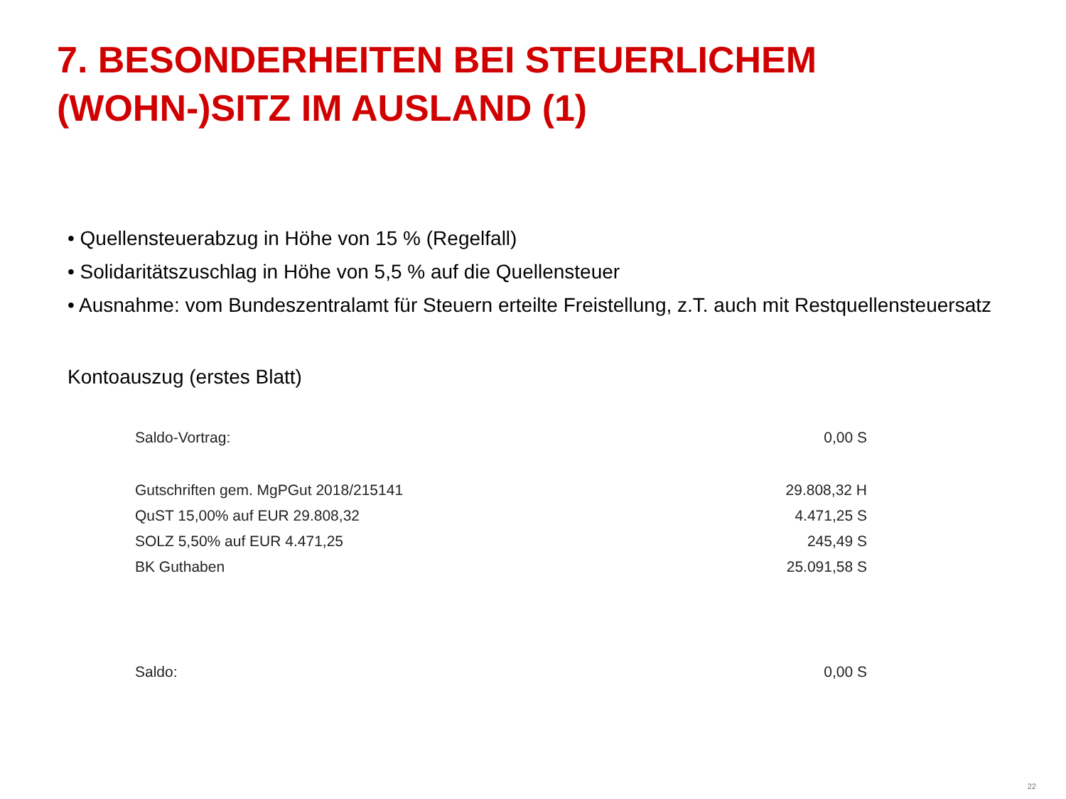7. BESONDERHEITEN BEI STEUERLICHEM (WOHN-)SITZ IM AUSLAND (1)
• Quellensteuerabzug in Höhe von 15 % (Regelfall)
• Solidaritätszuschlag in Höhe von 5,5 % auf die Quellensteuer
• Ausnahme: vom Bundeszentralamt für Steuern erteilte Freistellung, z.T. auch mit Restquellensteuersatz
Kontoauszug (erstes Blatt)
| Saldo-Vortrag: | 0,00 S |
| Gutschriften gem. MgPGut 2018/215141 | 29.808,32 H |
| QuST 15,00% auf EUR 29.808,32 | 4.471,25 S |
| SOLZ 5,50% auf EUR 4.471,25 | 245,49 S |
| BK Guthaben | 25.091,58 S |
| Saldo: | 0,00 S |
22